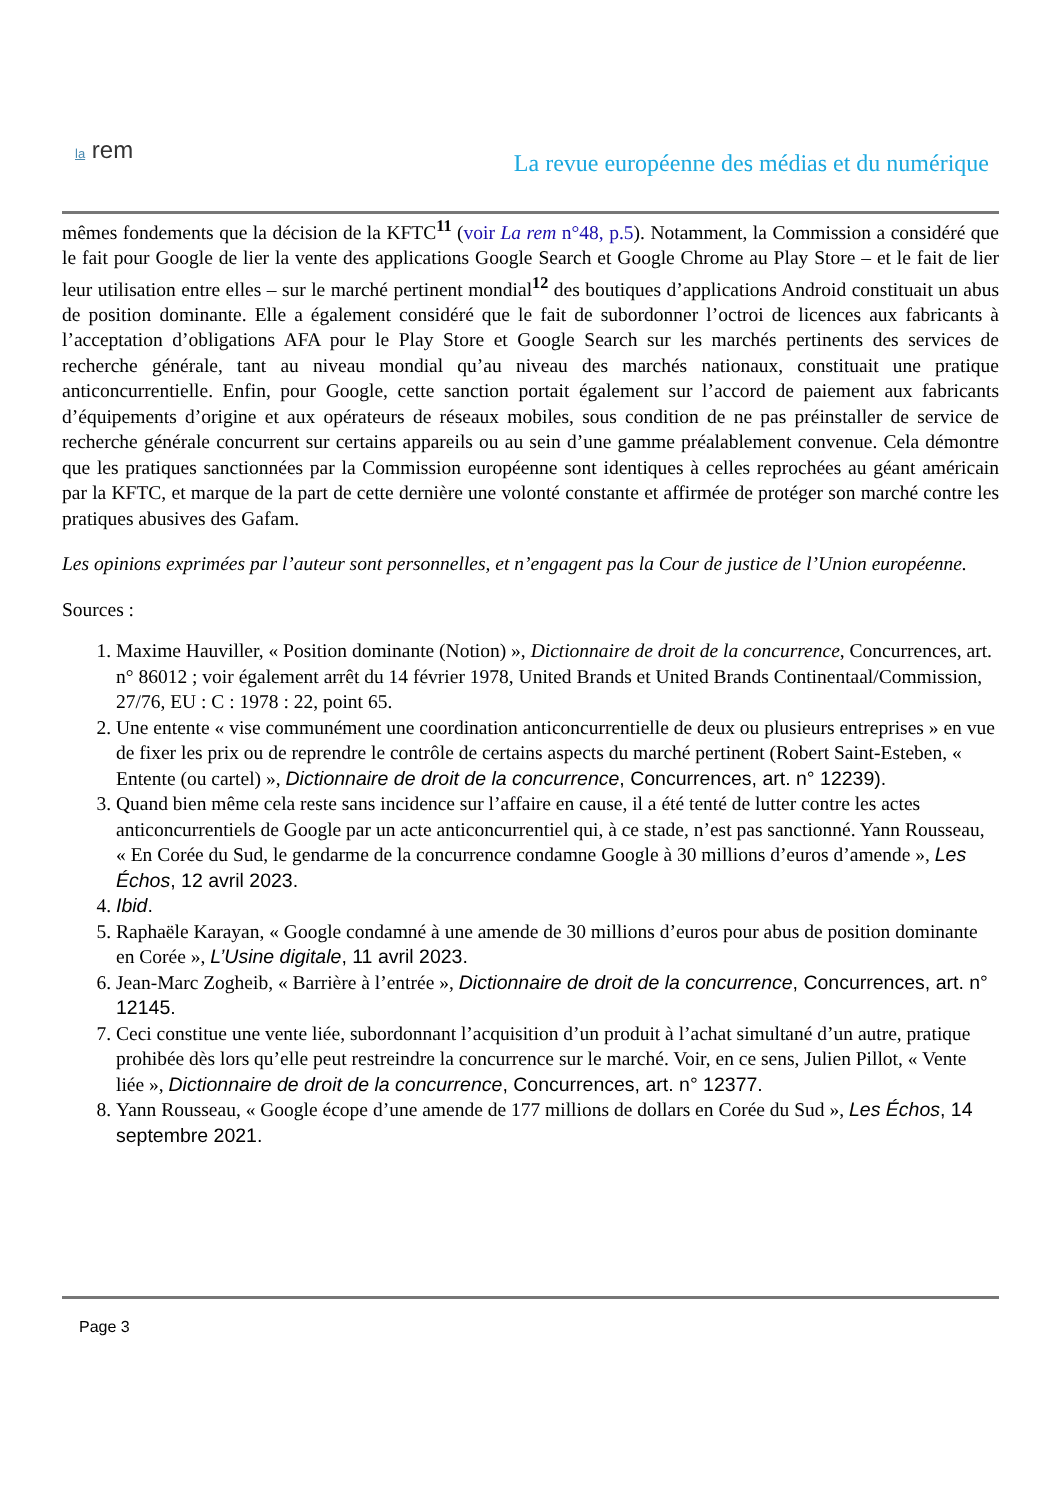la rem
La revue européenne des médias et du numérique
mêmes fondements que la décision de la KFTC<sup>11</sup> (voir La rem n°48, p.5). Notamment, la Commission a considéré que le fait pour Google de lier la vente des applications Google Search et Google Chrome au Play Store – et le fait de lier leur utilisation entre elles – sur le marché pertinent mondial<sup>12</sup> des boutiques d’applications Android constituait un abus de position dominante. Elle a également considéré que le fait de subordonner l’octroi de licences aux fabricants à l’acceptation d’obligations AFA pour le Play Store et Google Search sur les marchés pertinents des services de recherche générale, tant au niveau mondial qu’au niveau des marchés nationaux, constituait une pratique anticoncurrentielle. Enfin, pour Google, cette sanction portait également sur l’accord de paiement aux fabricants d’équipements d’origine et aux opérateurs de réseaux mobiles, sous condition de ne pas préinstaller de service de recherche générale concurrent sur certains appareils ou au sein d’une gamme préalablement convenue. Cela démontre que les pratiques sanctionnées par la Commission européenne sont identiques à celles reprochées au géant américain par la KFTC, et marque de la part de cette dernière une volonté constante et affirmée de protéger son marché contre les pratiques abusives des Gafam.
Les opinions exprimées par l’auteur sont personnelles, et n’engagent pas la Cour de justice de l’Union européenne.
Sources :
1. Maxime Hauviller, « Position dominante (Notion) », Dictionnaire de droit de la concurrence, Concurrences, art. n° 86012 ; voir également arrêt du 14 février 1978, United Brands et United Brands Continentaal/Commission, 27/76, EU : C : 1978 : 22, point 65.
2. Une entente « vise communément une coordination anticoncurrentielle de deux ou plusieurs entreprises » en vue de fixer les prix ou de reprendre le contrôle de certains aspects du marché pertinent (Robert Saint-Esteben, « Entente (ou cartel) », Dictionnaire de droit de la concurrence, Concurrences, art. n° 12239).
3. Quand bien même cela reste sans incidence sur l’affaire en cause, il a été tenté de lutter contre les actes anticoncurrentiels de Google par un acte anticoncurrentiel qui, à ce stade, n’est pas sanctionné. Yann Rousseau, « En Corée du Sud, le gendarme de la concurrence condamne Google à 30 millions d’euros d’amende », Les Échos, 12 avril 2023.
4. Ibid.
5. Raphaële Karayan, « Google condamné à une amende de 30 millions d’euros pour abus de position dominante en Corée », L’Usine digitale, 11 avril 2023.
6. Jean-Marc Zogheib, « Barrière à l’entrée », Dictionnaire de droit de la concurrence, Concurrences, art. n° 12145.
7. Ceci constitue une vente liée, subordonnant l’acquisition d’un produit à l’achat simultané d’un autre, pratique prohibée dès lors qu’elle peut restreindre la concurrence sur le marché. Voir, en ce sens, Julien Pillot, « Vente liée », Dictionnaire de droit de la concurrence, Concurrences, art. n° 12377.
8. Yann Rousseau, « Google écope d’une amende de 177 millions de dollars en Corée du Sud », Les Échos, 14 septembre 2021.
Page 3